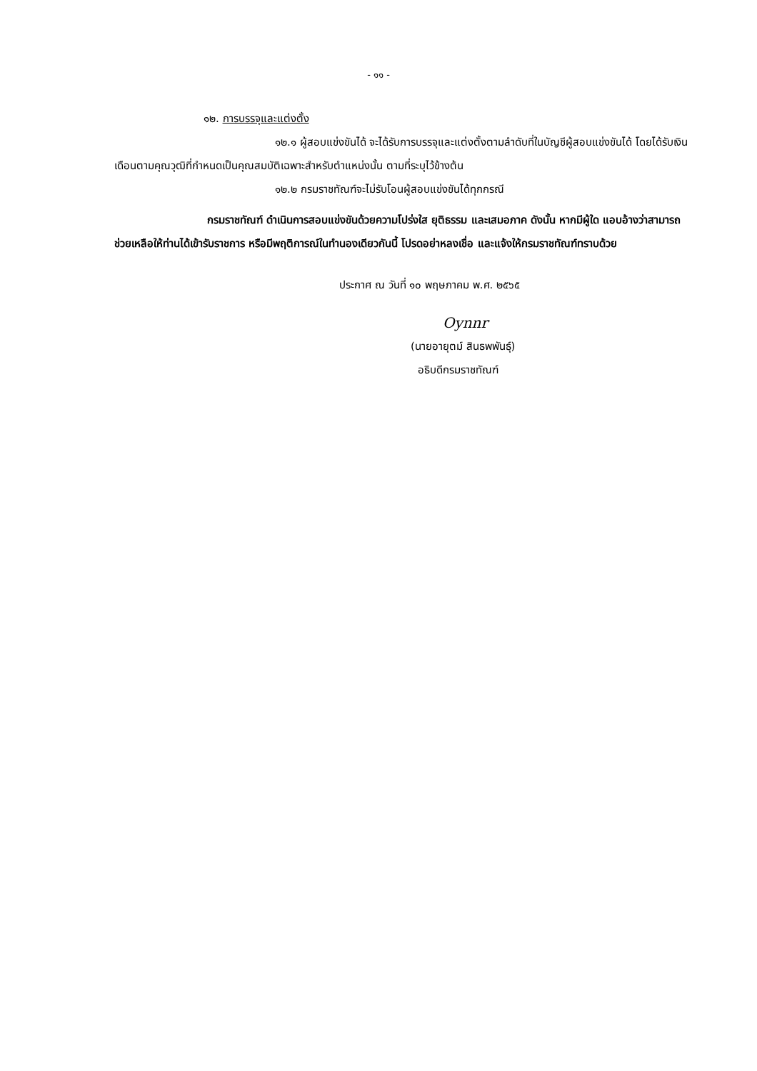- ๑๑ -
๑๒. การบรรจุและแต่งตั้ง
๑๒.๑ ผู้สอบแข่งขันได้ จะได้รับการบรรจุและแต่งตั้งตามลำดับที่ในบัญชีผู้สอบแข่งขันได้ โดยได้รับเงินเดือนตามคุณวุฒิที่กำหนดเป็นคุณสมบัติเฉพาะสำหรับตำแหน่งนั้น ตามที่ระบุไว้ข้างต้น
๑๒.๒ กรมราชทัณฑ์จะไม่รับโอนผู้สอบแข่งขันได้ทุกกรณี
กรมราชทัณฑ์ ดำเนินการสอบแข่งขันด้วยความโปร่งใส ยุติธรรม และเสมอภาค ดังนั้น หากมีผู้ใด แอบอ้างว่าสามารถช่วยเหลือให้ท่านได้เข้ารับราชการ หรือมีพฤติการณ์ในทำนองเดียวกันนี้ โปรดอย่าหลงเชื่อ และแจ้งให้กรมราชทัณฑ์ทราบด้วย
ประกาศ ณ วันที่ ๑๐ พฤษภาคม พ.ศ. ๒๕๖๕
Oynnr
(นายอายุตม์ สินธพพันธุ์)
อธิบดีกรมราชทัณฑ์